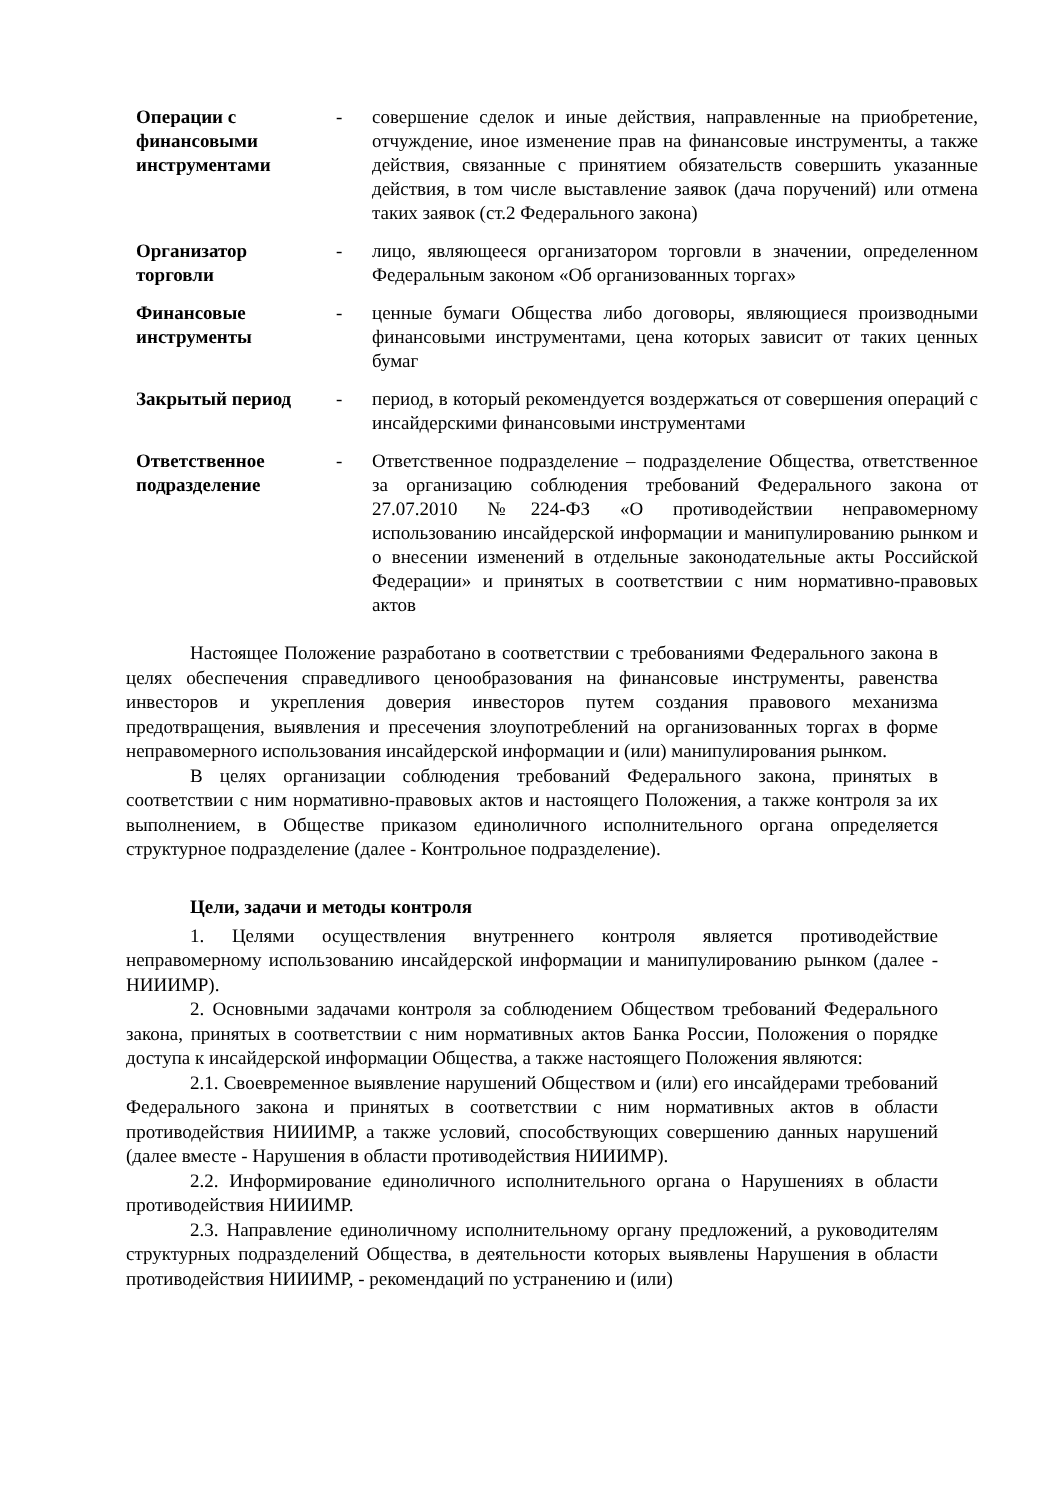| Операции с финансовыми инструментами | - | совершение сделок и иные действия, направленные на приобретение, отчуждение, иное изменение прав на финансовые инструменты, а также действия, связанные с принятием обязательств совершить указанные действия, в том числе выставление заявок (дача поручений) или отмена таких заявок (ст.2 Федерального закона) |
| Организатор торговли | - | лицо, являющееся организатором торговли в значении, определенном Федеральным законом «Об организованных торгах» |
| Финансовые инструменты | - | ценные бумаги Общества либо договоры, являющиеся производными финансовыми инструментами, цена которых зависит от таких ценных бумаг |
| Закрытый период | - | период, в который рекомендуется воздержаться от совершения операций с инсайдерскими финансовыми инструментами |
| Ответственное подразделение | - | Ответственное подразделение – подразделение Общества, ответственное за организацию соблюдения требований Федерального закона от 27.07.2010 №224-ФЗ «О противодействии неправомерному использованию инсайдерской информации и манипулированию рынком и о внесении изменений в отдельные законодательные акты Российской Федерации» и принятых в соответствии с ним нормативно-правовых актов |
Настоящее Положение разработано в соответствии с требованиями Федерального закона в целях обеспечения справедливого ценообразования на финансовые инструменты, равенства инвесторов и укрепления доверия инвесторов путем создания правового механизма предотвращения, выявления и пресечения злоупотреблений на организованных торгах в форме неправомерного использования инсайдерской информации и (или) манипулирования рынком.
В целях организации соблюдения требований Федерального закона, принятых в соответствии с ним нормативно-правовых актов и настоящего Положения, а также контроля за их выполнением, в Обществе приказом единоличного исполнительного органа определяется структурное подразделение (далее - Контрольное подразделение).
Цели, задачи и методы контроля
1. Целями осуществления внутреннего контроля является противодействие неправомерному использованию инсайдерской информации и манипулированию рынком (далее - НИИИМР).
2. Основными задачами контроля за соблюдением Обществом требований Федерального закона, принятых в соответствии с ним нормативных актов Банка России, Положения о порядке доступа к инсайдерской информации Общества, а также настоящего Положения являются:
2.1. Своевременное выявление нарушений Обществом и (или) его инсайдерами требований Федерального закона и принятых в соответствии с ним нормативных актов в области противодействия НИИИМР, а также условий, способствующих совершению данных нарушений (далее вместе - Нарушения в области противодействия НИИИМР).
2.2. Информирование единоличного исполнительного органа о Нарушениях в области противодействия НИИИМР.
2.3. Направление единоличному исполнительному органу предложений, а руководителям структурных подразделений Общества, в деятельности которых выявлены Нарушения в области противодействия НИИИМР, - рекомендаций по устранению и (или)